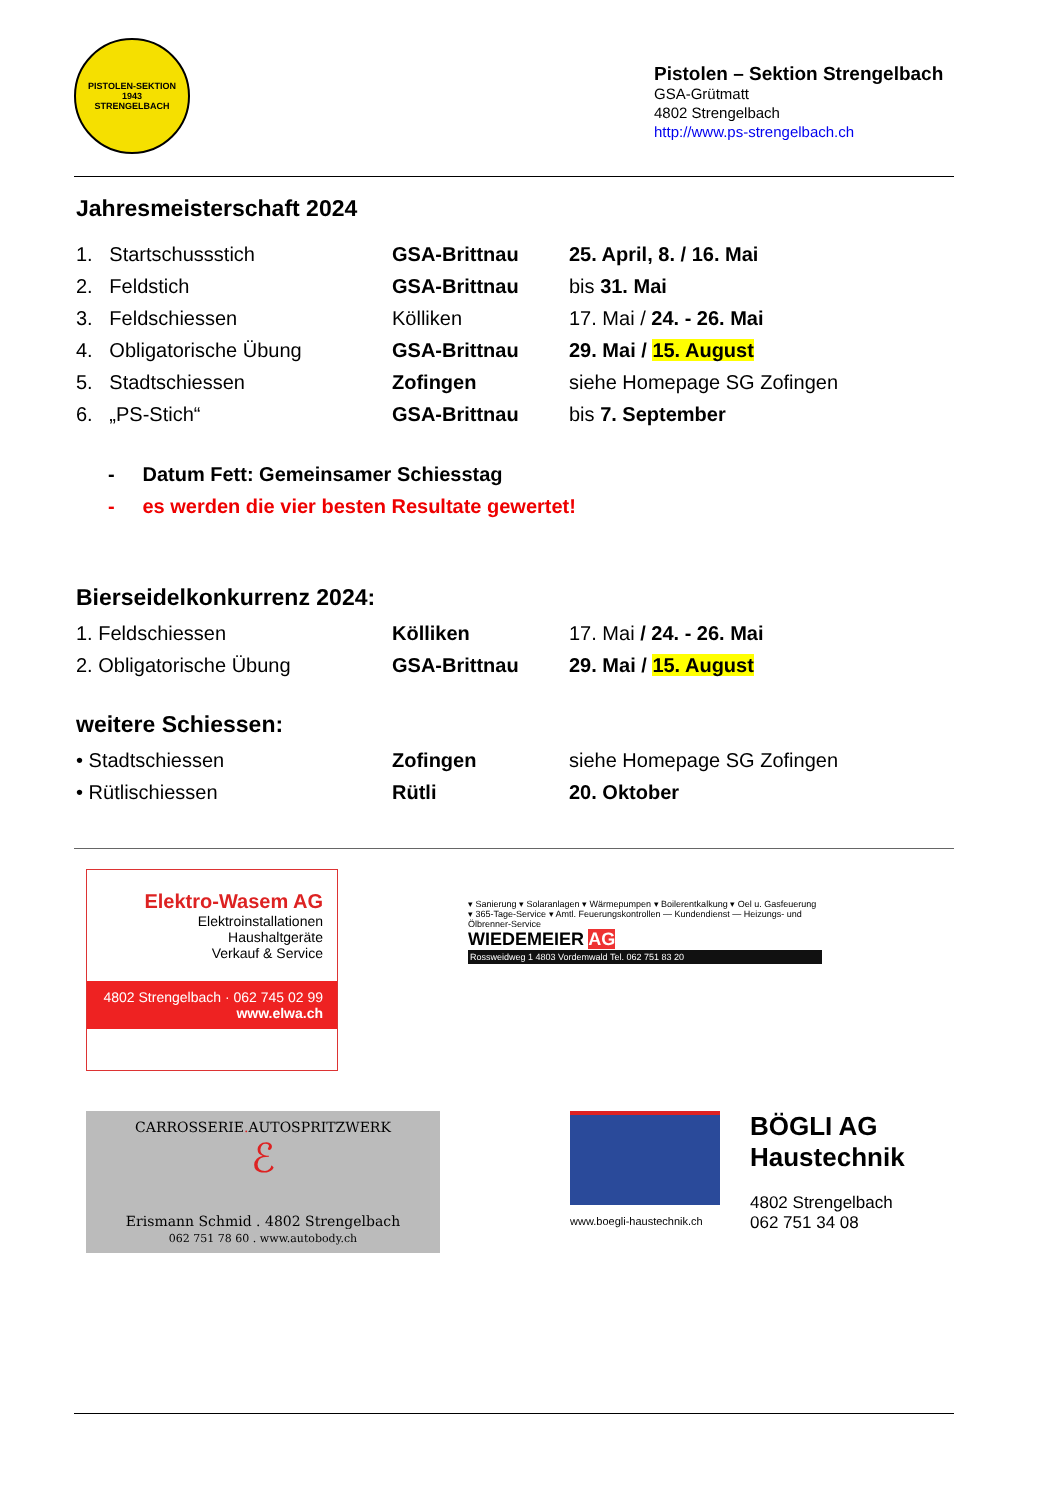PISTOLEN-SEKTION
1943
STRENGELBACH
Pistolen – Sektion Strengelbach
GSA-Grütmatt
4802 Strengelbach
http://www.ps-strengelbach.ch
Jahresmeisterschaft 2024
| 1. Startschussstich | GSA-Brittnau | 25. April, 8. / 16. Mai |
| 2. Feldstich | GSA-Brittnau | bis 31. Mai |
| 3. Feldschiessen | Kölliken | 17. Mai / 24. - 26. Mai |
| 4. Obligatorische Übung | GSA-Brittnau | 29. Mai / 15. August |
| 5. Stadtschiessen | Zofingen | siehe Homepage SG Zofingen |
| 6. „PS-Stich“ | GSA-Brittnau | bis 7. September |
- Datum Fett: Gemeinsamer Schiesstag
- es werden die vier besten Resultate gewertet!
Bierseidelkonkurrenz 2024:
| 1. Feldschiessen | Kölliken | 17. Mai / 24. - 26. Mai |
| 2. Obligatorische Übung | GSA-Brittnau | 29. Mai / 15. August |
weitere Schiessen:
| • Stadtschiessen | Zofingen | siehe Homepage SG Zofingen |
| • Rütlischiessen | Rütli | 20. Oktober |
Elektro-Wasem AG
Elektroinstallationen
Haushaltgeräte
Verkauf & Service
4802 Strengelbach · 062 745 02 99
www.elwa.ch
▾ Sanierung ▾ Solaranlagen ▾ Wärmepumpen ▾ Boilerentkalkung ▾ Oel u. Gasfeuerung ▾ 365-Tage-Service ▾ Amtl. Feuerungskontrollen — Kundendienst — Heizungs- und Ölbrenner-Service
WIEDEMEIER AG
Rossweidweg 1 4803 Vordemwald Tel. 062 751 83 20
CARROSSERIE. AUTOSPRITZWERK
ℰ
Erismann Schmid . 4802 Strengelbach
062 751 78 60 . www.autobody.ch
www.boegli-haustechnik.ch
BÖGLI AG
Haustechnik
4802 Strengelbach
062 751 34 08